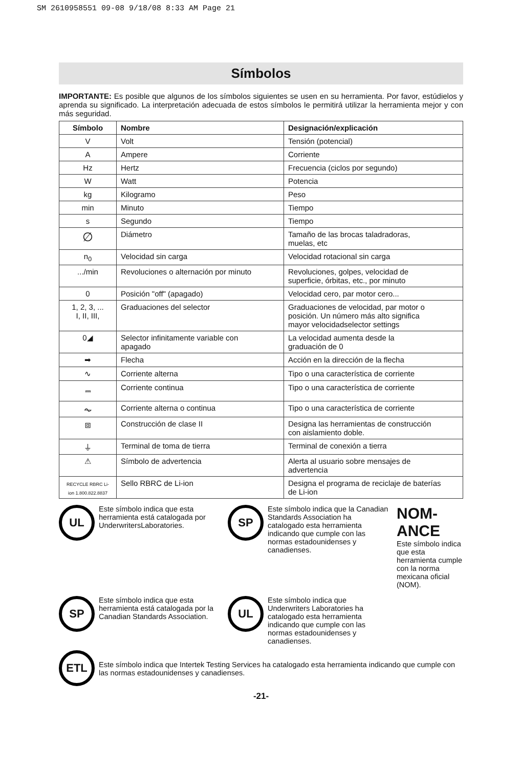SM 2610958551 09-08 9/18/08 8:33 AM Page 21
Símbolos
IMPORTANTE: Es posible que algunos de los símbolos siguientes se usen en su herramienta. Por favor, estúdielos y aprenda su significado. La interpretación adecuada de estos símbolos le permitirá utilizar la herramienta mejor y con más seguridad.
| Símbolo | Nombre | Designación/explicación |
| --- | --- | --- |
| V | Volt | Tensión (potencial) |
| A | Ampere | Corriente |
| Hz | Hertz | Frecuencia (ciclos por segundo) |
| W | Watt | Potencia |
| kg | Kilogramo | Peso |
| min | Minuto | Tiempo |
| s | Segundo | Tiempo |
| ∅ | Diámetro | Tamaño de las brocas taladradoras, muelas, etc |
| n<sub>0</sub> | Velocidad sin carga | Velocidad rotacional sin carga |
| .../min | Revoluciones o alternación por minuto | Revoluciones, golpes, velocidad de superficie, órbitas, etc., por minuto |
| 0 | Posición "off" (apagado) | Velocidad cero, par motor cero... |
| 1, 2, 3, ... I, II, III, | Graduaciones del selector | Graduaciones de velocidad, par motor o posición. Un número más alto significa mayor velocidadselector settings |
| 0◢ | Selector infinitamente variable con apagado | La velocidad aumenta desde la graduación de 0 |
| ➡ | Flecha | Acción en la dirección de la flecha |
| ∿ | Corriente alterna | Tipo o una característica de corriente |
| ⎓ | Corriente continua | Tipo o una característica de corriente |
| ⏦ | Corriente alterna o continua | Tipo o una característica de corriente |
| ⧈ | Construcción de clase II | Designa las herramientas de construcción con aislamiento doble. |
| ⏚ | Terminal de toma de tierra | Terminal de conexión a tierra |
| ⚠ | Símbolo de advertencia | Alerta al usuario sobre mensajes de advertencia |
| RECYCLE RBRC Li-ion 1.800.822.8837 | Sello RBRC de Li-ion | Designa el programa de reciclaje de baterías de Li-ion |
UL
Este símbolo indica que esta herramienta está catalogada por UnderwritersLaboratories.
SP
Este símbolo indica que la Canadian Standards Association ha catalogado esta herramienta indicando que cumple con las normas estadounidenses y canadienses.
NOM-ANCE
Este símbolo indica que esta herramienta cumple con la norma mexicana oficial (NOM).
SP
Este símbolo indica que esta herramienta está catalogada por la Canadian Standards Association.
UL
Este símbolo indica que Underwriters Laboratories ha catalogado esta herramienta indicando que cumple con las normas estadounidenses y canadienses.
ETL
Este símbolo indica que Intertek Testing Services ha catalogado esta herramienta indicando que cumple con las normas estadounidenses y canadienses.
-21-